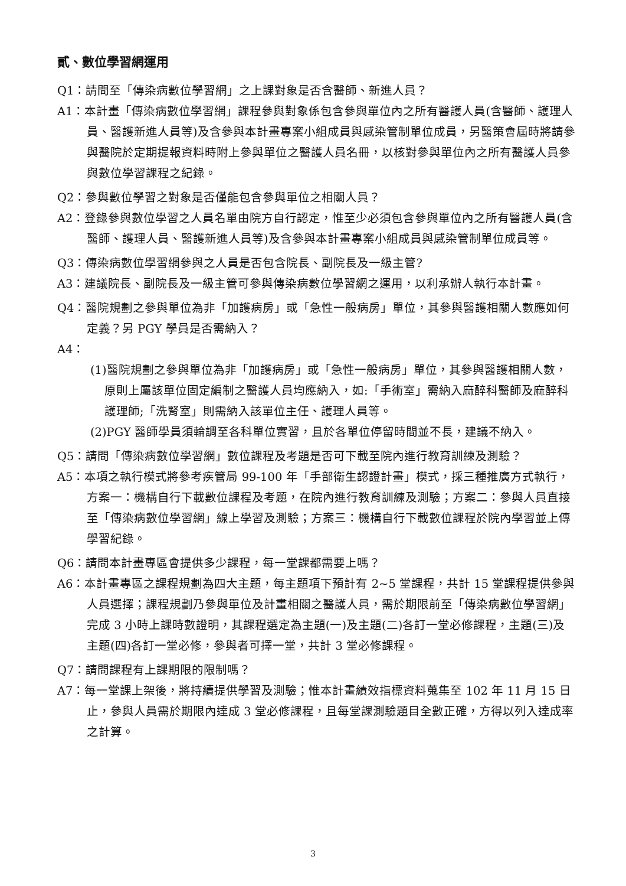貳、數位學習網運用
Q1：請問至「傳染病數位學習網」之上課對象是否含醫師、新進人員？
A1：本計畫「傳染病數位學習網」課程參與對象係包含參與單位內之所有醫護人員(含醫師、護理人員、醫護新進人員等)及含參與本計畫專案小組成員與感染管制單位成員，另醫策會屆時將請參與醫院於定期提報資料時附上參與單位之醫護人員名冊，以核對參與單位內之所有醫護人員參與數位學習課程之紀錄。
Q2：參與數位學習之對象是否僅能包含參與單位之相關人員？
A2：登錄參與數位學習之人員名單由院方自行認定，惟至少必須包含參與單位內之所有醫護人員(含醫師、護理人員、醫護新進人員等)及含參與本計畫專案小組成員與感染管制單位成員等。
Q3：傳染病數位學習網參與之人員是否包含院長、副院長及一級主管?
A3：建議院長、副院長及一級主管可參與傳染病數位學習網之運用，以利承辦人執行本計畫。
Q4：醫院規劃之參與單位為非「加護病房」或「急性一般病房」單位，其參與醫護相關人數應如何定義？另 PGY 學員是否需納入？
A4：
(1)醫院規劃之參與單位為非「加護病房」或「急性一般病房」單位，其參與醫護相關人數，原則上屬該單位固定編制之醫護人員均應納入，如:「手術室」需納入麻醉科醫師及麻醉科護理師;「洗腎室」則需納入該單位主任、護理人員等。
(2)PGY 醫師學員須輪調至各科單位實習，且於各單位停留時間並不長，建議不納入。
Q5：請問「傳染病數位學習網」數位課程及考題是否可下載至院內進行教育訓練及測驗？
A5：本項之執行模式將參考疾管局 99-100 年「手部衛生認證計畫」模式，採三種推廣方式執行，方案一：機構自行下載數位課程及考題，在院內進行教育訓練及測驗；方案二：參與人員直接至「傳染病數位學習網」線上學習及測驗；方案三：機構自行下載數位課程於院內學習並上傳學習紀錄。
Q6：請問本計畫專區會提供多少課程，每一堂課都需要上嗎？
A6：本計畫專區之課程規劃為四大主題，每主題項下預計有 2~5 堂課程，共計 15 堂課程提供參與人員選擇；課程規劃乃參與單位及計畫相關之醫護人員，需於期限前至「傳染病數位學習網」完成 3 小時上課時數證明，其課程選定為主題(一)及主題(二)各訂一堂必修課程，主題(三)及主題(四)各訂一堂必修，參與者可擇一堂，共計 3 堂必修課程。
Q7：請問課程有上課期限的限制嗎？
A7：每一堂課上架後，將持續提供學習及測驗；惟本計畫績效指標資料蒐集至 102 年 11 月 15 日止，參與人員需於期限內達成 3 堂必修課程，且每堂課測驗題目全數正確，方得以列入達成率之計算。
3